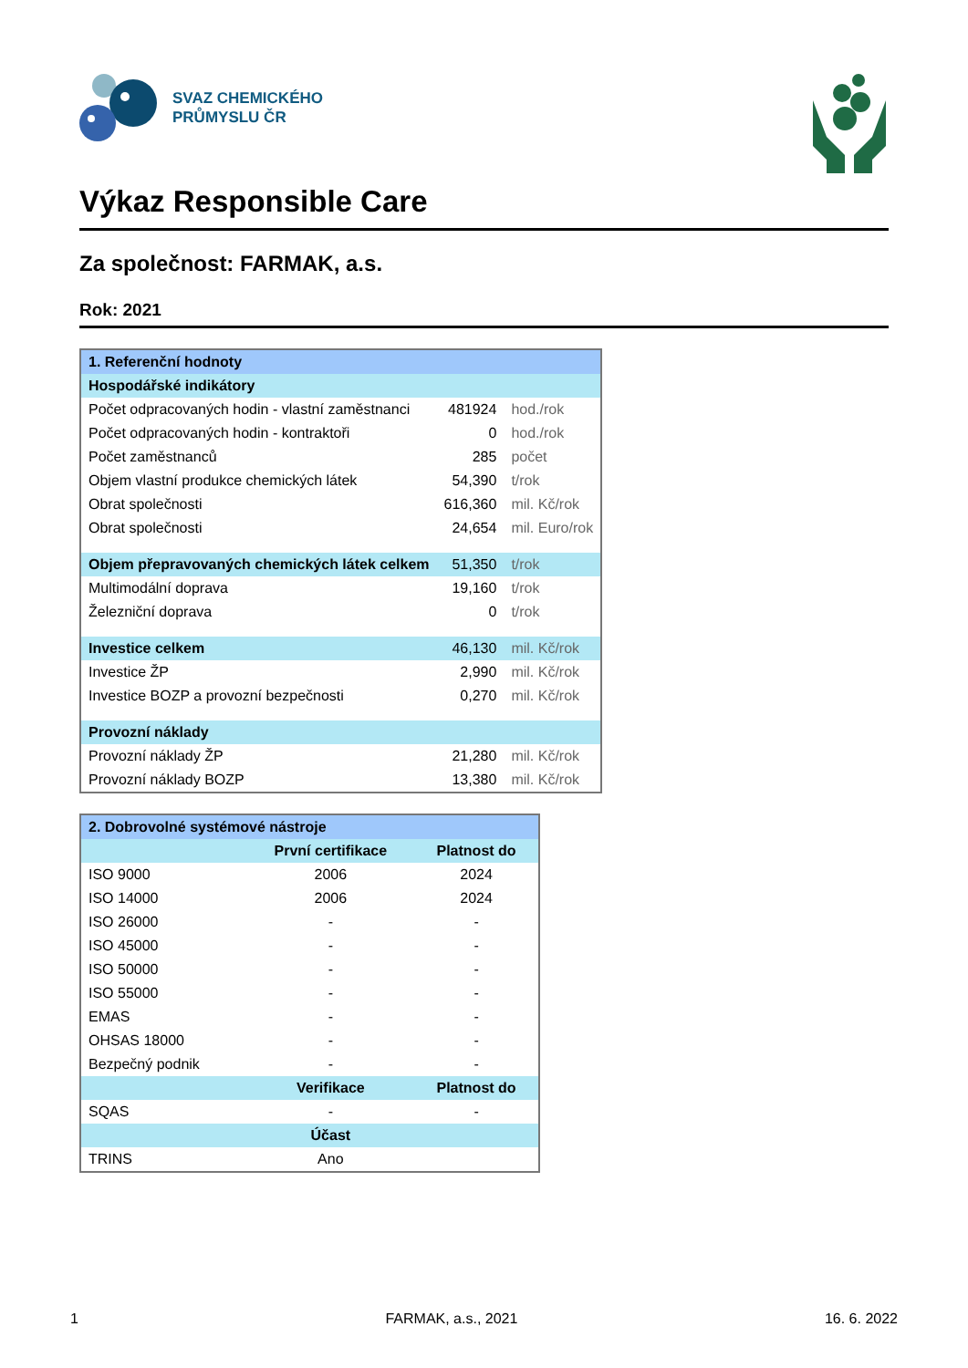SVAZ CHEMICKÉHO
PRŮMYSLU ČR
Výkaz Responsible Care
Za společnost: FARMAK, a.s.
Rok: 2021
| 1. Referenční hodnoty | | |
| --- | --- | --- |
| Hospodářské indikátory | | |
| Počet odpracovaných hodin - vlastní zaměstnanci | 481924 | hod./rok |
| Počet odpracovaných hodin - kontraktoři | 0 | hod./rok |
| Počet zaměstnanců | 285 | počet |
| Objem vlastní produkce chemických látek | 54,390 | t/rok |
| Obrat společnosti | 616,360 | mil. Kč/rok |
| Obrat společnosti | 24,654 | mil. Euro/rok |
| Objem přepravovaných chemických látek celkem | 51,350 | t/rok |
| Multimodální doprava | 19,160 | t/rok |
| Železniční doprava | 0 | t/rok |
| Investice celkem | 46,130 | mil. Kč/rok |
| Investice ŽP | 2,990 | mil. Kč/rok |
| Investice BOZP a provozní bezpečnosti | 0,270 | mil. Kč/rok |
| Provozní náklady | | |
| Provozní náklady ŽP | 21,280 | mil. Kč/rok |
| Provozní náklady BOZP | 13,380 | mil. Kč/rok |
| 2. Dobrovolné systémové nástroje | | |
| --- | --- | --- |
| | První certifikace | Platnost do |
| ISO 9000 | 2006 | 2024 |
| ISO 14000 | 2006 | 2024 |
| ISO 26000 | - | - |
| ISO 45000 | - | - |
| ISO 50000 | - | - |
| ISO 55000 | - | - |
| EMAS | - | - |
| OHSAS 18000 | - | - |
| Bezpečný podnik | - | - |
| | Verifikace | Platnost do |
| SQAS | - | - |
| | Účast | |
| TRINS | Ano | |
1 FARMAK, a.s., 2021 16. 6. 2022